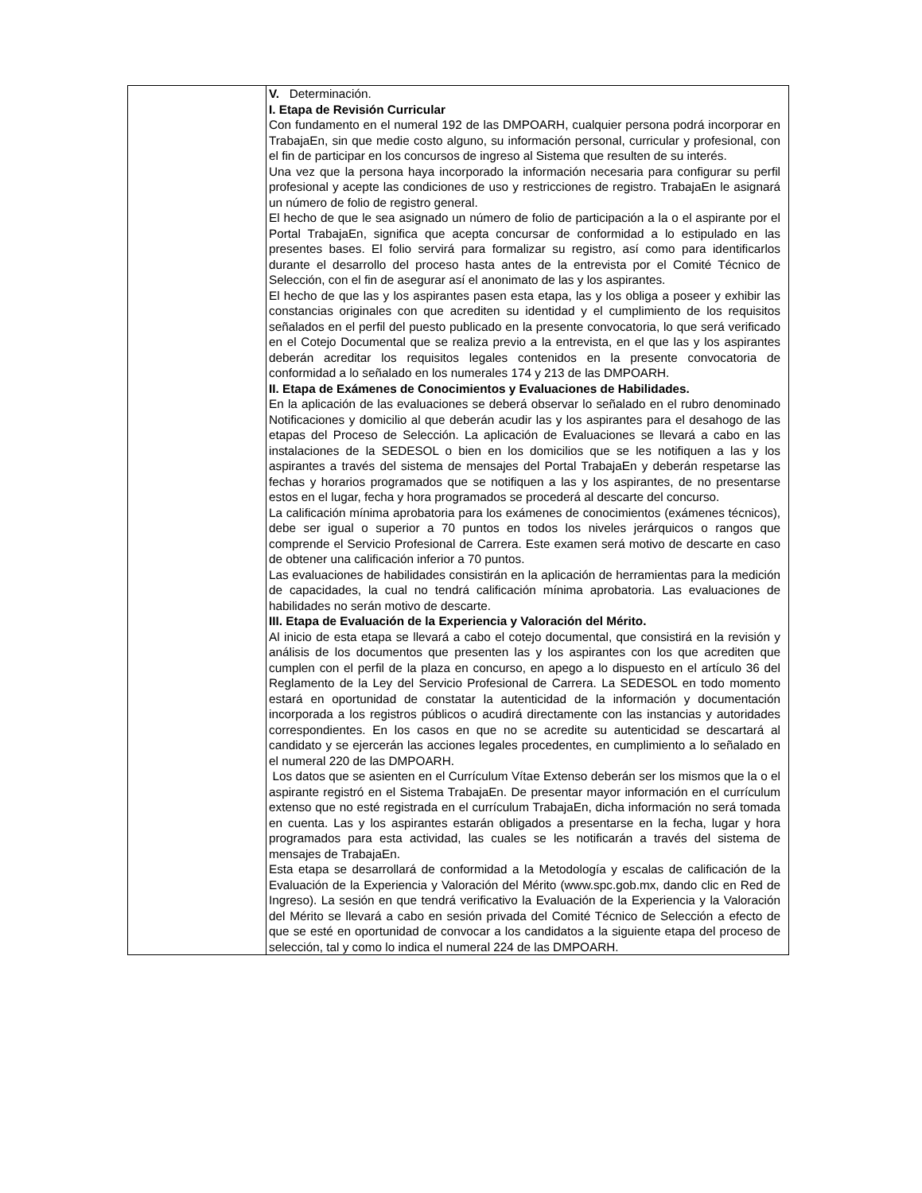| | V. Determinación. I. Etapa de Revisión Curricular Con fundamento en el numeral 192 de las DMPOARH, cualquier persona podrá incorporar en TrabajaEn, sin que medie costo alguno, su información personal, curricular y profesional, con el fin de participar en los concursos de ingreso al Sistema que resulten de su interés. Una vez que la persona haya incorporado la información necesaria para configurar su perfil profesional y acepte las condiciones de uso y restricciones de registro. TrabajaEn le asignará un número de folio de registro general. El hecho de que le sea asignado un número de folio de participación a la o el aspirante por el Portal TrabajaEn, significa que acepta concursar de conformidad a lo estipulado en las presentes bases. El folio servirá para formalizar su registro, así como para identificarlos durante el desarrollo del proceso hasta antes de la entrevista por el Comité Técnico de Selección, con el fin de asegurar así el anonimato de las y los aspirantes. El hecho de que las y los aspirantes pasen esta etapa, las y los obliga a poseer y exhibir las constancias originales con que acrediten su identidad y el cumplimiento de los requisitos señalados en el perfil del puesto publicado en la presente convocatoria, lo que será verificado en el Cotejo Documental que se realiza previo a la entrevista, en el que las y los aspirantes deberán acreditar los requisitos legales contenidos en la presente convocatoria de conformidad a lo señalado en los numerales 174 y 213 de las DMPOARH. II. Etapa de Exámenes de Conocimientos y Evaluaciones de Habilidades. En la aplicación de las evaluaciones se deberá observar lo señalado en el rubro denominado Notificaciones y domicilio al que deberán acudir las y los aspirantes para el desahogo de las etapas del Proceso de Selección. La aplicación de Evaluaciones se llevará a cabo en las instalaciones de la SEDESOL o bien en los domicilios que se les notifiquen a las y los aspirantes a través del sistema de mensajes del Portal TrabajaEn y deberán respetarse las fechas y horarios programados que se notifiquen a las y los aspirantes, de no presentarse estos en el lugar, fecha y hora programados se procederá al descarte del concurso. La calificación mínima aprobatoria para los exámenes de conocimientos (exámenes técnicos), debe ser igual o superior a 70 puntos en todos los niveles jerárquicos o rangos que comprende el Servicio Profesional de Carrera. Este examen será motivo de descarte en caso de obtener una calificación inferior a 70 puntos. Las evaluaciones de habilidades consistirán en la aplicación de herramientas para la medición de capacidades, la cual no tendrá calificación mínima aprobatoria. Las evaluaciones de habilidades no serán motivo de descarte. III. Etapa de Evaluación de la Experiencia y Valoración del Mérito. Al inicio de esta etapa se llevará a cabo el cotejo documental, que consistirá en la revisión y análisis de los documentos que presenten las y los aspirantes con los que acrediten que cumplen con el perfil de la plaza en concurso, en apego a lo dispuesto en el artículo 36 del Reglamento de la Ley del Servicio Profesional de Carrera. La SEDESOL en todo momento estará en oportunidad de constatar la autenticidad de la información y documentación incorporada a los registros públicos o acudirá directamente con las instancias y autoridades correspondientes. En los casos en que no se acredite su autenticidad se descartará al candidato y se ejercerán las acciones legales procedentes, en cumplimiento a lo señalado en el numeral 220 de las DMPOARH. Los datos que se asienten en el Currículum Vítae Extenso deberán ser los mismos que la o el aspirante registró en el Sistema TrabajaEn. De presentar mayor información en el currículum extenso que no esté registrada en el currículum TrabajaEn, dicha información no será tomada en cuenta. Las y los aspirantes estarán obligados a presentarse en la fecha, lugar y hora programados para esta actividad, las cuales se les notificarán a través del sistema de mensajes de TrabajaEn. Esta etapa se desarrollará de conformidad a la Metodología y escalas de calificación de la Evaluación de la Experiencia y Valoración del Mérito (www.spc.gob.mx, dando clic en Red de Ingreso). La sesión en que tendrá verificativo la Evaluación de la Experiencia y la Valoración del Mérito se llevará a cabo en sesión privada del Comité Técnico de Selección a efecto de que se esté en oportunidad de convocar a los candidatos a la siguiente etapa del proceso de selección, tal y como lo indica el numeral 224 de las DMPOARH. |